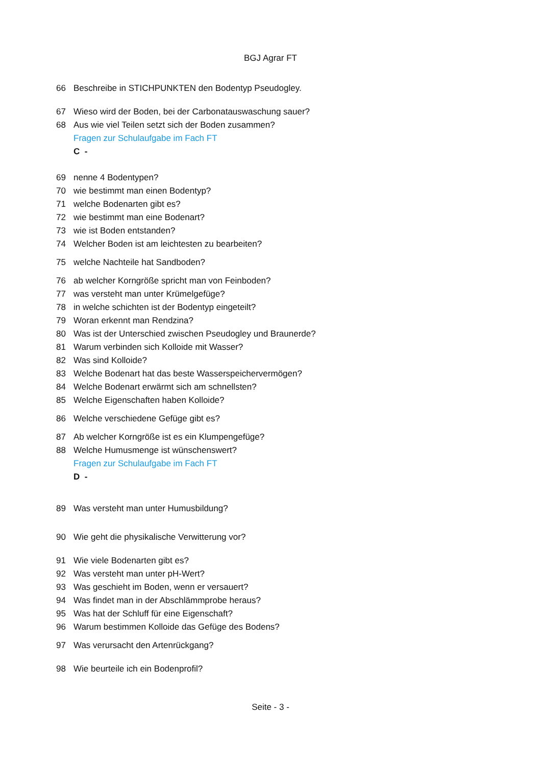BGJ Agrar FT
66 Beschreibe in STICHPUNKTEN den Bodentyp Pseudogley.
67 Wieso wird der Boden, bei der Carbonatauswaschung sauer?
68 Aus wie viel Teilen setzt sich der Boden zusammen?
Fragen zur Schulaufgabe im Fach FT
C -
69 nenne 4 Bodentypen?
70 wie bestimmt man einen Bodentyp?
71 welche Bodenarten gibt es?
72 wie bestimmt man eine Bodenart?
73 wie ist Boden entstanden?
74 Welcher Boden ist am leichtesten zu bearbeiten?
75 welche Nachteile hat Sandboden?
76 ab welcher Korngröße spricht man von Feinboden?
77 was versteht man unter Krümelgefüge?
78 in welche schichten ist der Bodentyp eingeteilt?
79 Woran erkennt man Rendzina?
80 Was ist der Unterschied zwischen Pseudogley und Braunerde?
81 Warum verbinden sich Kolloide mit Wasser?
82 Was sind Kolloide?
83 Welche Bodenart hat das beste Wasserspeichervermögen?
84 Welche Bodenart erwärmt sich am schnellsten?
85 Welche Eigenschaften haben Kolloide?
86 Welche verschiedene Gefüge gibt es?
87 Ab welcher Korngröße ist es ein Klumpengefüge?
88 Welche Humusmenge ist wünschenswert?
Fragen zur Schulaufgabe im Fach FT
D -
89 Was versteht man unter Humusbildung?
90 Wie geht die physikalische Verwitterung vor?
91 Wie viele Bodenarten gibt es?
92 Was versteht man unter pH-Wert?
93 Was geschieht im Boden, wenn er versauert?
94 Was findet man in der Abschlämmprobe heraus?
95 Was hat der Schluff für eine Eigenschaft?
96 Warum bestimmen Kolloide das Gefüge des Bodens?
97 Was verursacht den Artenrückgang?
98 Wie beurteile ich ein Bodenprofil?
Seite - 3 -